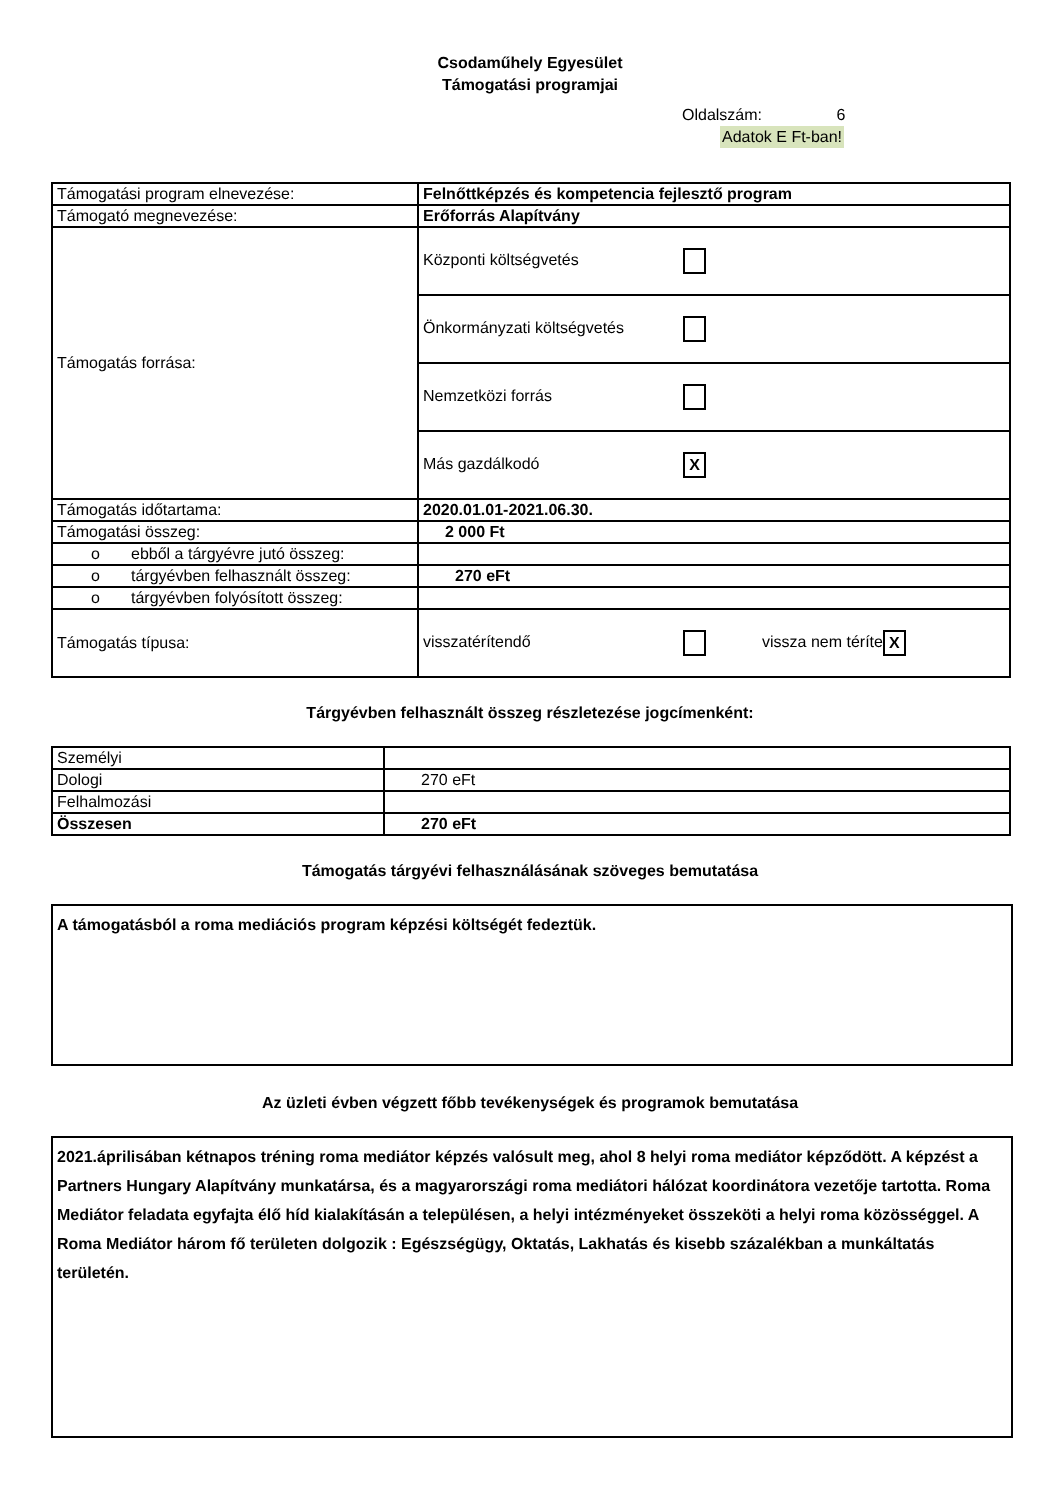Csodaműhely Egyesület
Támogatási programjai
Oldalszám: 6
Adatok E Ft-ban!
| Támogatási program elnevezése: | Felnőttképzés és kompetencia fejlesztő program |
| Támogató megnevezése: | Erőforrás Alapítvány |
| Támogatás forrása: | Központi költségvetés |
| | Önkormányzati költségvetés |
| | Nemzetközi forrás |
| | Más gazdálkodó X |
| Támogatás időtartama: | 2020.01.01-2021.06.30. |
| Támogatási összeg: | 2 000 Ft |
| o ebből a tárgyévre jutó összeg: | |
| o tárgyévben felhasznált összeg: | 270 eFt |
| o tárgyévben folyósított összeg: | |
| Támogatás típusa: | visszatérítendő vissza nem téríte X |
Tárgyévben felhasznált összeg részletezése jogcímenként:
| Személyi | |
| Dologi | 270 eFt |
| Felhalmozási | |
| Összesen | 270 eFt |
Támogatás tárgyévi felhasználásának szöveges bemutatása
A támogatásból a roma mediációs program képzési költségét fedeztük.
Az üzleti évben végzett főbb tevékenységek és programok bemutatása
2021.áprilisában kétnapos tréning roma mediátor képzés valósult meg, ahol 8 helyi roma mediátor képződött. A képzést a Partners Hungary Alapítvány munkatársa, és a magyarországi roma mediátori hálózat koordinátora vezetője tartotta. Roma Mediátor feladata egyfajta élő híd kialakításán a településen, a helyi intézményeket összeköti a helyi roma közösséggel. A Roma Mediátor három fő területen dolgozik : Egészségügy, Oktatás, Lakhatás és kisebb százalékban a munkáltatás területén.